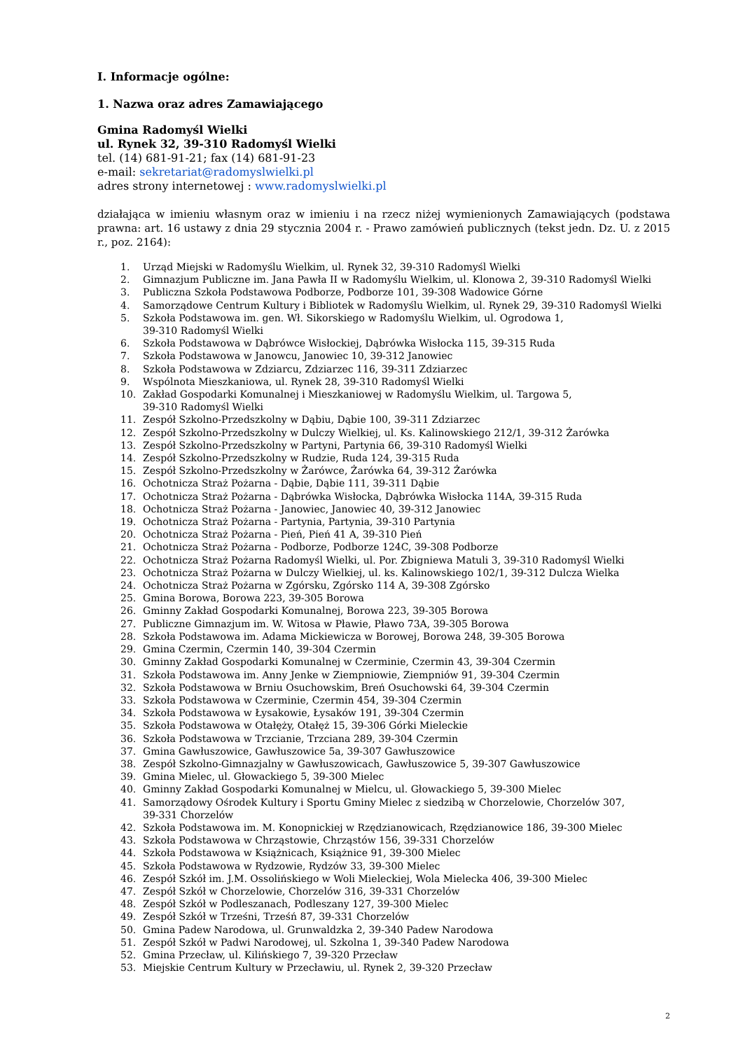I. Informacje ogólne:
1. Nazwa oraz adres Zamawiającego
Gmina Radomyśl Wielki
ul. Rynek 32, 39-310 Radomyśl Wielki
tel. (14) 681-91-21; fax (14) 681-91-23
e-mail: sekretariat@radomyslwielki.pl
adres strony internetowej : www.radomyslwielki.pl
działająca w imieniu własnym oraz w imieniu i na rzecz niżej wymienionych Zamawiających (podstawa prawna: art. 16 ustawy z dnia 29 stycznia 2004 r. - Prawo zamówień publicznych (tekst jedn. Dz. U. z 2015 r., poz. 2164):
1. Urząd Miejski w Radomyślu Wielkim, ul. Rynek 32, 39-310 Radomyśl Wielki
2. Gimnazjum Publiczne im. Jana Pawła II w Radomyślu Wielkim, ul. Klonowa 2, 39-310 Radomyśl Wielki
3. Publiczna Szkoła Podstawowa Podborze, Podborze 101, 39-308 Wadowice Górne
4. Samorządowe Centrum Kultury i Bibliotek w Radomyślu Wielkim, ul. Rynek 29, 39-310 Radomyśl Wielki
5. Szkoła Podstawowa im. gen. Wł. Sikorskiego w Radomyślu Wielkim, ul. Ogrodowa 1,
39-310 Radomyśl Wielki
6. Szkoła Podstawowa w Dąbrówce Wisłockiej, Dąbrówka Wisłocka 115, 39-315 Ruda
7. Szkoła Podstawowa w Janowcu, Janowiec 10, 39-312 Janowiec
8. Szkoła Podstawowa w Zdziarcu, Zdziarzec 116, 39-311 Zdziarzec
9. Wspólnota Mieszkaniowa, ul. Rynek 28, 39-310 Radomyśl Wielki
10. Zakład Gospodarki Komunalnej i Mieszkaniowej w Radomyślu Wielkim, ul. Targowa 5,
39-310 Radomyśl Wielki
11. Zespół Szkolno-Przedszkolny w Dąbiu, Dąbie 100, 39-311 Zdziarzec
12. Zespół Szkolno-Przedszkolny w Dulczy Wielkiej, ul. Ks. Kalinowskiego 212/1, 39-312 Żarówka
13. Zespół Szkolno-Przedszkolny w Partyni, Partynia 66, 39-310 Radomyśl Wielki
14. Zespół Szkolno-Przedszkolny w Rudzie, Ruda 124, 39-315 Ruda
15. Zespół Szkolno-Przedszkolny w Żarówce, Żarówka 64, 39-312 Żarówka
16. Ochotnicza Straż Pożarna - Dąbie, Dąbie 111, 39-311 Dąbie
17. Ochotnicza Straż Pożarna - Dąbrówka Wisłocka, Dąbrówka Wisłocka 114A, 39-315 Ruda
18. Ochotnicza Straż Pożarna - Janowiec, Janowiec 40, 39-312 Janowiec
19. Ochotnicza Straż Pożarna - Partynia, Partynia, 39-310 Partynia
20. Ochotnicza Straż Pożarna - Pień, Pień 41 A, 39-310 Pień
21. Ochotnicza Straż Pożarna - Podborze, Podborze 124C, 39-308 Podborze
22. Ochotnicza Straż Pożarna Radomyśl Wielki, ul. Por. Zbigniewa Matuli 3, 39-310 Radomyśl Wielki
23. Ochotnicza Straż Pożarna w Dulczy Wielkiej, ul. ks. Kalinowskiego 102/1, 39-312 Dulcza Wielka
24. Ochotnicza Straż Pożarna w Zgórsku, Zgórsko 114 A, 39-308 Zgórsko
25. Gmina Borowa, Borowa 223, 39-305 Borowa
26. Gminny Zakład Gospodarki Komunalnej, Borowa 223, 39-305 Borowa
27. Publiczne Gimnazjum im. W. Witosa w Pławie, Pławo 73A, 39-305 Borowa
28. Szkoła Podstawowa im. Adama Mickiewicza w Borowej, Borowa 248, 39-305 Borowa
29. Gmina Czermin, Czermin 140, 39-304 Czermin
30. Gminny Zakład Gospodarki Komunalnej w Czerminie, Czermin 43, 39-304 Czermin
31. Szkoła Podstawowa im. Anny Jenke w Ziempniowie, Ziempniów 91, 39-304 Czermin
32. Szkoła Podstawowa w Brniu Osuchowskim, Breń Osuchowski 64, 39-304 Czermin
33. Szkoła Podstawowa w Czerminie, Czermin 454, 39-304 Czermin
34. Szkoła Podstawowa w Łysakowie, Łysaków 191, 39-304 Czermin
35. Szkoła Podstawowa w Otałęży, Otałęż 15, 39-306 Górki Mieleckie
36. Szkoła Podstawowa w Trzcianie, Trzciana 289, 39-304 Czermin
37. Gmina Gawłuszowice, Gawłuszowice 5a, 39-307 Gawłuszowice
38. Zespół Szkolno-Gimnazjalny w Gawłuszowicach, Gawłuszowice 5, 39-307 Gawłuszowice
39. Gmina Mielec, ul. Głowackiego 5, 39-300 Mielec
40. Gminny Zakład Gospodarki Komunalnej w Mielcu, ul. Głowackiego 5, 39-300 Mielec
41. Samorządowy Ośrodek Kultury i Sportu Gminy Mielec z siedzibą w Chorzelowie, Chorzelów 307,
39-331 Chorzelów
42. Szkoła Podstawowa im. M. Konopnickiej w Rzędzianowicach, Rzędzianowice 186, 39-300 Mielec
43. Szkoła Podstawowa w Chrząstowie, Chrząstów 156, 39-331 Chorzelów
44. Szkoła Podstawowa w Książnicach, Książnice 91, 39-300 Mielec
45. Szkoła Podstawowa w Rydzowie, Rydzów 33, 39-300 Mielec
46. Zespół Szkół im. J.M. Ossolińskiego w Woli Mieleckiej, Wola Mielecka 406, 39-300 Mielec
47. Zespół Szkół w Chorzelowie, Chorzelów 316, 39-331 Chorzelów
48. Zespół Szkół w Podleszanach, Podleszany 127, 39-300 Mielec
49. Zespół Szkół w Trześni, Trześń 87, 39-331 Chorzelów
50. Gmina Padew Narodowa, ul. Grunwaldzka 2, 39-340 Padew Narodowa
51. Zespół Szkół w Padwi Narodowej, ul. Szkolna 1, 39-340 Padew Narodowa
52. Gmina Przecław, ul. Kilińskiego 7, 39-320 Przecław
53. Miejskie Centrum Kultury w Przecławiu, ul. Rynek 2, 39-320 Przecław
2